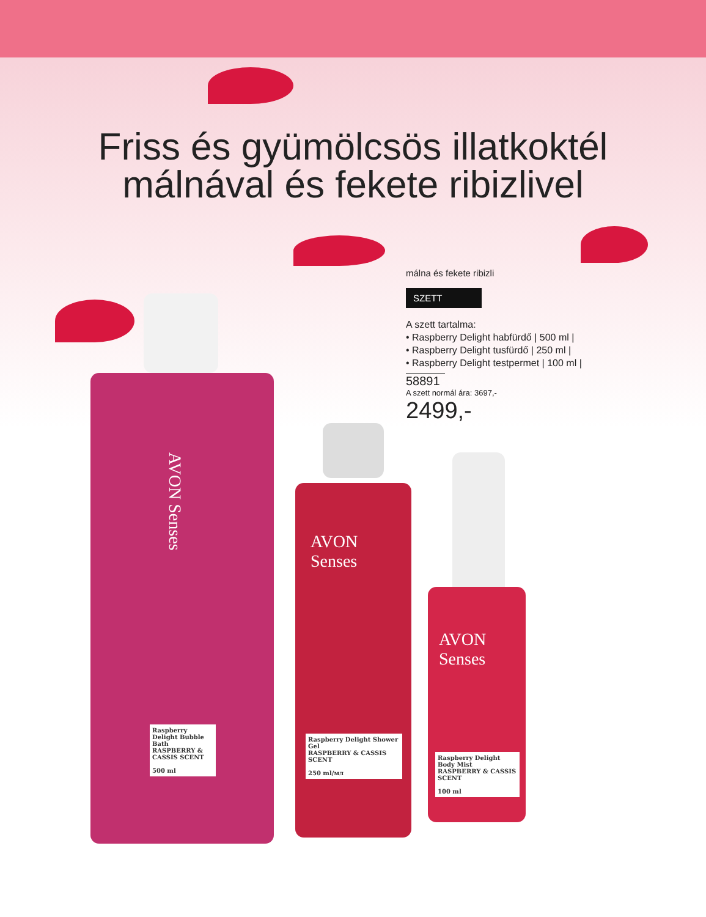Friss és gyümölcsös illatkoktél
málnával és fekete ribizlivel
málna és fekete ribizli
SZETT
A szett tartalma:
• Raspberry Delight habfürdő | 500 ml |
• Raspberry Delight tusfürdő | 250 ml |
• Raspberry Delight testpermet | 100 ml |
58891
A szett normál ára: 3697,-
2499,-
AVON Senses
Raspberry Delight Bubble Bath
RASPBERRY & CASSIS SCENT
500 ml
AVON
Senses
Raspberry Delight Shower Gel
RASPBERRY & CASSIS SCENT
250 ml/мл
AVON
Senses
Raspberry Delight Body Mist
RASPBERRY & CASSIS SCENT
100 ml